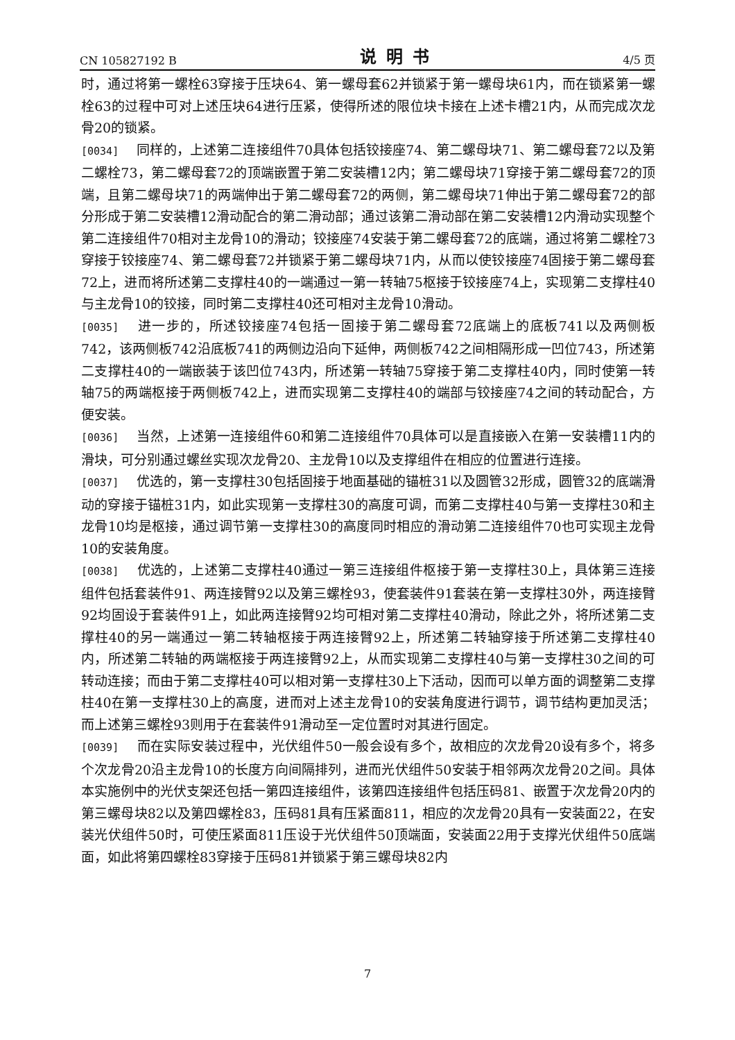CN 105827192 B 说明书 4/5 页
时，通过将第一螺栓63穿接于压块64、第一螺母套62并锁紧于第一螺母块61内，而在锁紧第一螺栓63的过程中可对上述压块64进行压紧，使得所述的限位块卡接在上述卡槽21内，从而完成次龙骨20的锁紧。
[0034] 同样的，上述第二连接组件70具体包括铰接座74、第二螺母块71、第二螺母套72以及第二螺栓73，第二螺母套72的顶端嵌置于第二安装槽12内；第二螺母块71穿接于第二螺母套72的顶端，且第二螺母块71的两端伸出于第二螺母套72的两侧，第二螺母块71伸出于第二螺母套72的部分形成于第二安装槽12滑动配合的第二滑动部；通过该第二滑动部在第二安装槽12内滑动实现整个第二连接组件70相对主龙骨10的滑动；铰接座74安装于第二螺母套72的底端，通过将第二螺栓73穿接于铰接座74、第二螺母套72并锁紧于第二螺母块71内，从而以使铰接座74固接于第二螺母套72上，进而将所述第二支撑柱40的一端通过一第一转轴75枢接于铰接座74上，实现第二支撑柱40与主龙骨10的铰接，同时第二支撑柱40还可相对主龙骨10滑动。
[0035] 进一步的，所述铰接座74包括一固接于第二螺母套72底端上的底板741以及两侧板742，该两侧板742沿底板741的两侧边沿向下延伸，两侧板742之间相隔形成一凹位743，所述第二支撑柱40的一端嵌装于该凹位743内，所述第一转轴75穿接于第二支撑柱40内，同时使第一转轴75的两端枢接于两侧板742上，进而实现第二支撑柱40的端部与铰接座74之间的转动配合，方便安装。
[0036] 当然，上述第一连接组件60和第二连接组件70具体可以是直接嵌入在第一安装槽11内的滑块，可分别通过螺丝实现次龙骨20、主龙骨10以及支撑组件在相应的位置进行连接。
[0037] 优选的，第一支撑柱30包括固接于地面基础的锚桩31以及圆管32形成，圆管32的底端滑动的穿接于锚桩31内，如此实现第一支撑柱30的高度可调，而第二支撑柱40与第一支撑柱30和主龙骨10均是枢接，通过调节第一支撑柱30的高度同时相应的滑动第二连接组件70也可实现主龙骨10的安装角度。
[0038] 优选的，上述第二支撑柱40通过一第三连接组件枢接于第一支撑柱30上，具体第三连接组件包括套装件91、两连接臂92以及第三螺栓93，使套装件91套装在第一支撑柱30外，两连接臂92均固设于套装件91上，如此两连接臂92均可相对第二支撑柱40滑动，除此之外，将所述第二支撑柱40的另一端通过一第二转轴枢接于两连接臂92上，所述第二转轴穿接于所述第二支撑柱40内，所述第二转轴的两端枢接于两连接臂92上，从而实现第二支撑柱40与第一支撑柱30之间的可转动连接；而由于第二支撑柱40可以相对第一支撑柱30上下活动，因而可以单方面的调整第二支撑柱40在第一支撑柱30上的高度，进而对上述主龙骨10的安装角度进行调节，调节结构更加灵活；而上述第三螺栓93则用于在套装件91滑动至一定位置时对其进行固定。
[0039] 而在实际安装过程中，光伏组件50一般会设有多个，故相应的次龙骨20设有多个，将多个次龙骨20沿主龙骨10的长度方向间隔排列，进而光伏组件50安装于相邻两次龙骨20之间。具体本实施例中的光伏支架还包括一第四连接组件，该第四连接组件包括压码81、嵌置于次龙骨20内的第三螺母块82以及第四螺栓83，压码81具有压紧面811，相应的次龙骨20具有一安装面22，在安装光伏组件50时，可使压紧面811压设于光伏组件50顶端面，安装面22用于支撑光伏组件50底端面，如此将第四螺栓83穿接于压码81并锁紧于第三螺母块82内
7